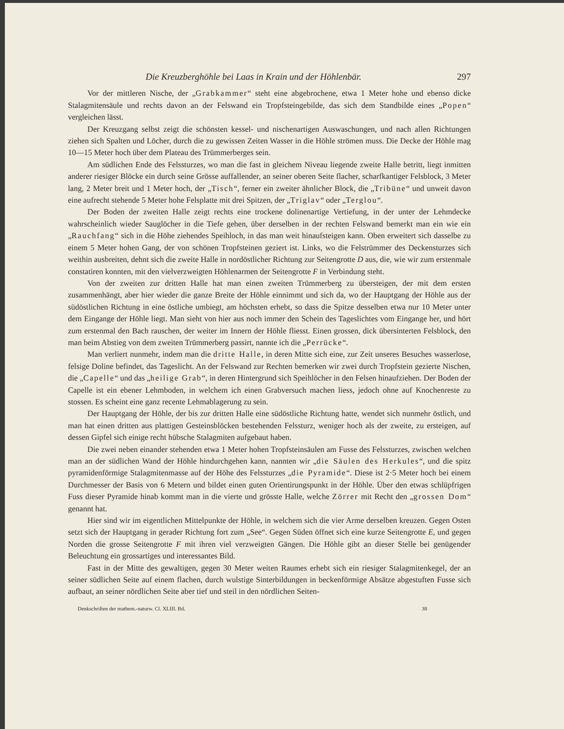Die Kreuzberghöhle bei Laas in Krain und der Höhlenbär. 297
Vor der mittleren Nische, der „Grabkammer“ steht eine abgebrochene, etwa 1 Meter hohe und ebenso dicke Stalagmitensäule und rechts davon an der Felswand ein Tropfsteingebilde, das sich dem Standbilde eines „Popen“ vergleichen lässt.
Der Kreuzgang selbst zeigt die schönsten kessel- und nischenartigen Auswaschungen, und nach allen Richtungen ziehen sich Spalten und Löcher, durch die zu gewissen Zeiten Wasser in die Höhle strömen muss. Die Decke der Höhle mag 10—15 Meter hoch über dem Plateau des Trümmerberges sein.
Am südlichen Ende des Felssturzes, wo man die fast in gleichem Niveau liegende zweite Halle betritt, liegt inmitten anderer riesiger Blöcke ein durch seine Grösse auffallender, an seiner oberen Seite flacher, scharfkantiger Felsblock, 3 Meter lang, 2 Meter breit und 1 Meter hoch, der „Tisch“, ferner ein zweiter ähnlicher Block, die „Tribüne“ und unweit davon eine aufrecht stehende 5 Meter hohe Felsplatte mit drei Spitzen, der „Triglav“ oder „Terglou“.
Der Boden der zweiten Halle zeigt rechts eine trockene dolinenartige Vertiefung, in der unter der Lehmdecke wahrscheinlich wieder Sauglöcher in die Tiefe gehen, über derselben in der rechten Felswand bemerkt man ein wie ein „Rauchfang“ sich in die Höhe ziehendes Speihloch, in das man weit hinaufsteigen kann. Oben erweitert sich dasselbe zu einem 5 Meter hohen Gang, der von schönen Tropfsteinen geziert ist. Links, wo die Felstrümmer des Deckensturzes sich weithin ausbreiten, dehnt sich die zweite Halle in nordöstlicher Richtung zur Seitengrotte D aus, die, wie wir zum erstenmale constatiren konnten, mit den vielverzweigten Höhlenarmen der Seitengrotte F in Verbindung steht.
Von der zweiten zur dritten Halle hat man einen zweiten Trümmerberg zu übersteigen, der mit dem ersten zusammenhängt, aber hier wieder die ganze Breite der Höhle einnimmt und sich da, wo der Hauptgang der Höhle aus der südöstlichen Richtung in eine östliche umbiegt, am höchsten erhebt, so dass die Spitze desselben etwa nur 10 Meter unter dem Eingange der Höhle liegt. Man sieht von hier aus noch immer den Schein des Tageslichtes vom Eingange her, und hört zum erstenmal den Bach rauschen, der weiter im Innern der Höhle fliesst. Einen grossen, dick übersinterten Felsblock, den man beim Abstieg von dem zweiten Trümmerberg passirt, nannte ich die „Perrücke“.
Man verliert nunmehr, indem man die dritte Halle, in deren Mitte sich eine, zur Zeit unseres Besuches wasserlose, felsige Doline befindet, das Tageslicht. An der Felswand zur Rechten bemerken wir zwei durch Tropfstein gezierte Nischen, die „Capelle“ und das „heilige Grab“, in deren Hintergrund sich Speihlöcher in den Felsen hinaufziehen. Der Boden der Capelle ist ein ebener Lehmboden, in welchem ich einen Grabversuch machen liess, jedoch ohne auf Knochenreste zu stossen. Es scheint eine ganz recente Lehmablagerung zu sein.
Der Hauptgang der Höhle, der bis zur dritten Halle eine südöstliche Richtung hatte, wendet sich nunmehr östlich, und man hat einen dritten aus plattigen Gesteinsblöcken bestehenden Felssturz, weniger hoch als der zweite, zu ersteigen, auf dessen Gipfel sich einige recht hübsche Stalagmiten aufgebaut haben.
Die zwei neben einander stehenden etwa 1 Meter hohen Tropfsteinsäulen am Fusse des Felssturzes, zwischen welchen man an der südlichen Wand der Höhle hindurchgehen kann, nannten wir „die Säulen des Herkules“, und die spitz pyramidenförmige Stalagmitenmasse auf der Höhe des Felssturzes „die Pyramide“. Diese ist 2·5 Meter hoch bei einem Durchmesser der Basis von 6 Metern und bildet einen guten Orientirungspunkt in der Höhle. Über den etwas schlüpfrigen Fuss dieser Pyramide hinab kommt man in die vierte und grösste Halle, welche Zörrer mit Recht den „grossen Dom“ genannt hat.
Hier sind wir im eigentlichen Mittelpunkte der Höhle, in welchem sich die vier Arme derselben kreuzen. Gegen Osten setzt sich der Hauptgang in gerader Richtung fort zum „See“. Gegen Süden öffnet sich eine kurze Seitengrotte E, und gegen Norden die grosse Seitengrotte F mit ihren viel verzweigten Gängen. Die Höhle gibt an dieser Stelle bei genügender Beleuchtung ein grossartiges und interessantes Bild.
Fast in der Mitte des gewaltigen, gegen 30 Meter weiten Raumes erhebt sich ein riesiger Stalagmitenkegel, der an seiner südlichen Seite auf einem flachen, durch wulstige Sinterbildungen in beckenförmige Absätze abgestuften Fusse sich aufbaut, an seiner nördlichen Seite aber tief und steil in den nördlichen Seiten-
Denkschriften der mathem.-naturw. Cl. XLIII. Bd. 38